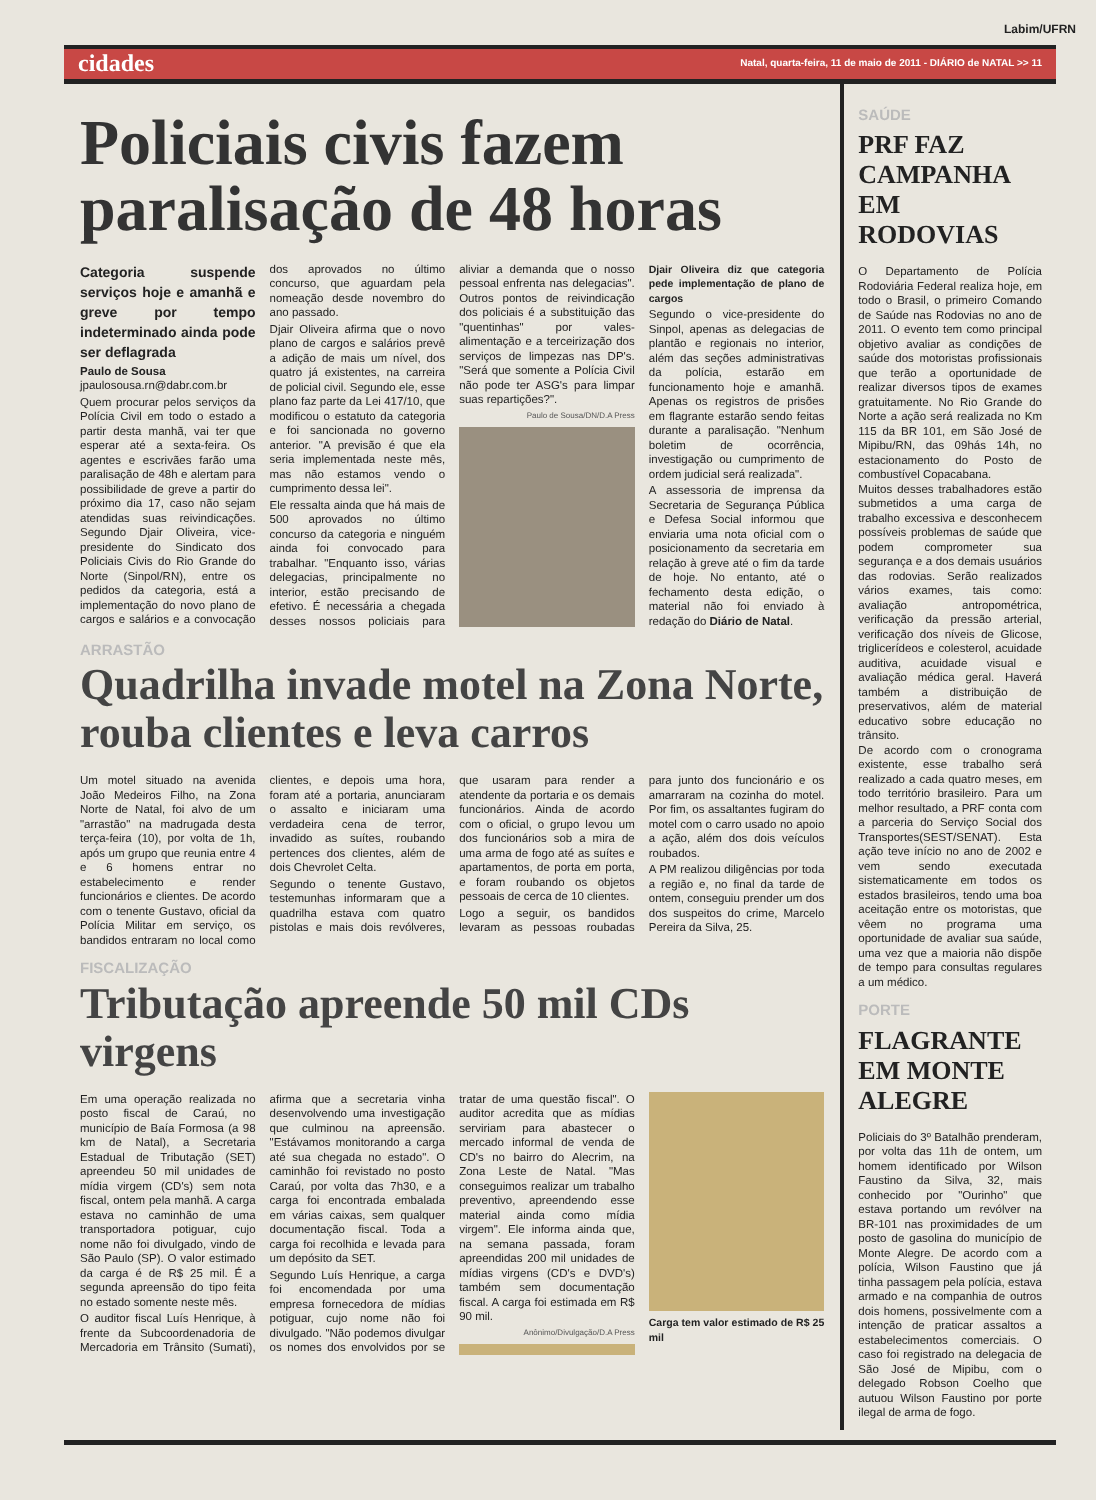Labim/UFRN
cidades Natal, quarta-feira, 11 de maio de 2011 - DIÁRIO de NATAL >> 11
Policiais civis fazem paralisação de 48 horas
Categoria suspende serviços hoje e amanhã e greve por tempo indeterminado ainda pode ser deflagrada
Paulo de Sousa
jpaulosousa.rn@dabr.com.br
Quem procurar pelos serviços da Polícia Civil em todo o estado a partir desta manhã, vai ter que esperar até a sexta-feira. Os agentes e escrivães farão uma paralisação de 48h e alertam para possibilidade de greve a partir do próximo dia 17, caso não sejam atendidas suas reivindicações. Segundo Djair Oliveira, vice-presidente do Sindicato dos Policiais Civis do Rio Grande do Norte (Sinpol/RN), entre os pedidos da categoria, está a implementação do novo plano de cargos e salários e a convocação dos aprovados no último concurso, que aguardam pela nomeação desde novembro do ano passado.
Djair Oliveira afirma que o novo plano de cargos e salários prevê a adição de mais um nível, dos quatro já existentes, na carreira de policial civil. Segundo ele, esse plano faz parte da Lei 417/10, que modificou o estatuto da categoria e foi sancionada no governo anterior. "A previsão é que ela seria implementada neste mês, mas não estamos vendo o cumprimento dessa lei".
Ele ressalta ainda que há mais de 500 aprovados no último concurso da categoria e ninguém ainda foi convocado para trabalhar. "Enquanto isso, várias delegacias, principalmente no interior, estão precisando de efetivo. É necessária a chegada desses nossos policiais para aliviar a demanda que o nosso pessoal enfrenta nas delegacias". Outros pontos de reivindicação dos policiais é a substituição das "quentinhas" por vales-alimentação e a terceirização dos serviços de limpezas nas DP's. "Será que somente a Polícia Civil não pode ter ASG's para limpar suas repartições?".
Paulo de Sousa/DN/D.A Press
Djair Oliveira diz que categoria pede implementação de plano de cargos
Segundo o vice-presidente do Sinpol, apenas as delegacias de plantão e regionais no interior, além das seções administrativas da polícia, estarão em funcionamento hoje e amanhã. Apenas os registros de prisões em flagrante estarão sendo feitas durante a paralisação. "Nenhum boletim de ocorrência, investigação ou cumprimento de ordem judicial será realizada".
A assessoria de imprensa da Secretaria de Segurança Pública e Defesa Social informou que enviaria uma nota oficial com o posicionamento da secretaria em relação à greve até o fim da tarde de hoje. No entanto, até o fechamento desta edição, o material não foi enviado à redação do Diário de Natal.
ARRASTÃO
Quadrilha invade motel na Zona Norte, rouba clientes e leva carros
Um motel situado na avenida João Medeiros Filho, na Zona Norte de Natal, foi alvo de um "arrastão" na madrugada desta terça-feira (10), por volta de 1h, após um grupo que reunia entre 4 e 6 homens entrar no estabelecimento e render funcionários e clientes. De acordo com o tenente Gustavo, oficial da Polícia Militar em serviço, os bandidos entraram no local como clientes, e depois uma hora, foram até a portaria, anunciaram o assalto e iniciaram uma verdadeira cena de terror, invadido as suítes, roubando pertences dos clientes, além de dois Chevrolet Celta.
Segundo o tenente Gustavo, testemunhas informaram que a quadrilha estava com quatro pistolas e mais dois revólveres, que usaram para render a atendente da portaria e os demais funcionários. Ainda de acordo com o oficial, o grupo levou um dos funcionários sob a mira de uma arma de fogo até as suítes e apartamentos, de porta em porta, e foram roubando os objetos pessoais de cerca de 10 clientes.
Logo a seguir, os bandidos levaram as pessoas roubadas para junto dos funcionário e os amarraram na cozinha do motel. Por fim, os assaltantes fugiram do motel com o carro usado no apoio a ação, além dos dois veículos roubados.
A PM realizou diligências por toda a região e, no final da tarde de ontem, conseguiu prender um dos dos suspeitos do crime, Marcelo Pereira da Silva, 25.
FISCALIZAÇÃO
Tributação apreende 50 mil CDs virgens
Em uma operação realizada no posto fiscal de Caraú, no município de Baía Formosa (a 98 km de Natal), a Secretaria Estadual de Tributação (SET) apreendeu 50 mil unidades de mídia virgem (CD's) sem nota fiscal, ontem pela manhã. A carga estava no caminhão de uma transportadora potiguar, cujo nome não foi divulgado, vindo de São Paulo (SP). O valor estimado da carga é de R$ 25 mil. É a segunda apreensão do tipo feita no estado somente neste mês.
O auditor fiscal Luís Henrique, à frente da Subcoordenadoria de Mercadoria em Trânsito (Sumati), afirma que a secretaria vinha desenvolvendo uma investigação que culminou na apreensão. "Estávamos monitorando a carga até sua chegada no estado". O caminhão foi revistado no posto Caraú, por volta das 7h30, e a carga foi encontrada embalada em várias caixas, sem qualquer documentação fiscal. Toda a carga foi recolhida e levada para um depósito da SET.
Segundo Luís Henrique, a carga foi encomendada por uma empresa fornecedora de mídias potiguar, cujo nome não foi divulgado. "Não podemos divulgar os nomes dos envolvidos por se tratar de uma questão fiscal". O auditor acredita que as mídias serviriam para abastecer o mercado informal de venda de CD's no bairro do Alecrim, na Zona Leste de Natal. "Mas conseguimos realizar um trabalho preventivo, apreendendo esse material ainda como mídia virgem". Ele informa ainda que, na semana passada, foram apreendidas 200 mil unidades de mídias virgens (CD's e DVD's) também sem documentação fiscal. A carga foi estimada em R$ 90 mil.
Anônimo/Divulgação/D.A Press
Carga tem valor estimado de R$ 25 mil
SAÚDE
PRF FAZ CAMPANHA EM RODOVIAS
O Departamento de Polícia Rodoviária Federal realiza hoje, em todo o Brasil, o primeiro Comando de Saúde nas Rodovias no ano de 2011. O evento tem como principal objetivo avaliar as condições de saúde dos motoristas profissionais que terão a oportunidade de realizar diversos tipos de exames gratuitamente. No Rio Grande do Norte a ação será realizada no Km 115 da BR 101, em São José de Mipibu/RN, das 09hás 14h, no estacionamento do Posto de combustível Copacabana.
Muitos desses trabalhadores estão submetidos a uma carga de trabalho excessiva e desconhecem possíveis problemas de saúde que podem comprometer sua segurança e a dos demais usuários das rodovias. Serão realizados vários exames, tais como: avaliação antropométrica, verificação da pressão arterial, verificação dos níveis de Glicose, triglicerídeos e colesterol, acuidade auditiva, acuidade visual e avaliação médica geral. Haverá também a distribuição de preservativos, além de material educativo sobre educação no trânsito.
De acordo com o cronograma existente, esse trabalho será realizado a cada quatro meses, em todo território brasileiro. Para um melhor resultado, a PRF conta com a parceria do Serviço Social dos Transportes(SEST/SENAT). Esta ação teve início no ano de 2002 e vem sendo executada sistematicamente em todos os estados brasileiros, tendo uma boa aceitação entre os motoristas, que vêem no programa uma oportunidade de avaliar sua saúde, uma vez que a maioria não dispõe de tempo para consultas regulares a um médico.
PORTE
FLAGRANTE EM MONTE ALEGRE
Policiais do 3º Batalhão prenderam, por volta das 11h de ontem, um homem identificado por Wilson Faustino da Silva, 32, mais conhecido por "Ourinho" que estava portando um revólver na BR-101 nas proximidades de um posto de gasolina do município de Monte Alegre. De acordo com a polícia, Wilson Faustino que já tinha passagem pela polícia, estava armado e na companhia de outros dois homens, possivelmente com a intenção de praticar assaltos a estabelecimentos comerciais. O caso foi registrado na delegacia de São José de Mipibu, com o delegado Robson Coelho que autuou Wilson Faustino por porte ilegal de arma de fogo.